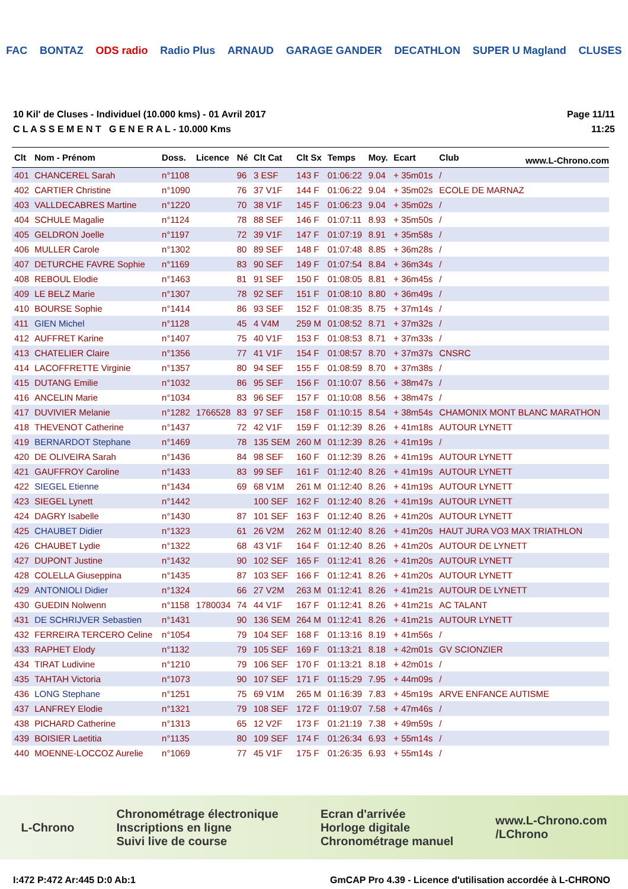FAC BONTAZ ODS radio Radio Plus ARNAUD GARAGE GANDER DECATHLON SUPER U Magland CLUSES
10 Kil' de Cluses - Individuel (10.000 kms) - 01 Avril 2017
C L A S S E M E N T G E N E R A L - 10.000 Kms
Page 11/11
11:25
| Clt | Nom - Prénom | Doss. | Licence | Né | Clt Cat | Clt Sx | Temps | Moy. | Ecart | Club |
| --- | --- | --- | --- | --- | --- | --- | --- | --- | --- | --- |
| 401 | CHANCEREL Sarah | n°1108 | | 96 | 3 ESF | 143 F | 01:06:22 | 9.04 | + 35m01s | / |
| 402 | CARTIER Christine | n°1090 | | 76 | 37 V1F | 144 F | 01:06:22 | 9.04 | + 35m02s | ECOLE DE MARNAZ |
| 403 | VALLDECABRES Martine | n°1220 | | 70 | 38 V1F | 145 F | 01:06:23 | 9.04 | + 35m02s | / |
| 404 | SCHULE Magalie | n°1124 | | 78 | 88 SEF | 146 F | 01:07:11 | 8.93 | + 35m50s | / |
| 405 | GELDRON Joelle | n°1197 | | 72 | 39 V1F | 147 F | 01:07:19 | 8.91 | + 35m58s | / |
| 406 | MULLER Carole | n°1302 | | 80 | 89 SEF | 148 F | 01:07:48 | 8.85 | + 36m28s | / |
| 407 | DETURCHE FAVRE Sophie | n°1169 | | 83 | 90 SEF | 149 F | 01:07:54 | 8.84 | + 36m34s | / |
| 408 | REBOUL Elodie | n°1463 | | 81 | 91 SEF | 150 F | 01:08:05 | 8.81 | + 36m45s | / |
| 409 | LE BELZ Marie | n°1307 | | 78 | 92 SEF | 151 F | 01:08:10 | 8.80 | + 36m49s | / |
| 410 | BOURSE Sophie | n°1414 | | 86 | 93 SEF | 152 F | 01:08:35 | 8.75 | + 37m14s | / |
| 411 | GIEN Michel | n°1128 | | 45 | 4 V4M | 259 M | 01:08:52 | 8.71 | + 37m32s | / |
| 412 | AUFFRET Karine | n°1407 | | 75 | 40 V1F | 153 F | 01:08:53 | 8.71 | + 37m33s | / |
| 413 | CHATELIER Claire | n°1356 | | 77 | 41 V1F | 154 F | 01:08:57 | 8.70 | + 37m37s | CNSRC |
| 414 | LACOFFRETTE Virginie | n°1357 | | 80 | 94 SEF | 155 F | 01:08:59 | 8.70 | + 37m38s | / |
| 415 | DUTANG Emilie | n°1032 | | 86 | 95 SEF | 156 F | 01:10:07 | 8.56 | + 38m47s | / |
| 416 | ANCELIN Marie | n°1034 | | 83 | 96 SEF | 157 F | 01:10:08 | 8.56 | + 38m47s | / |
| 417 | DUVIVIER Melanie | n°1282 | 1766528 | 83 | 97 SEF | 158 F | 01:10:15 | 8.54 | + 38m54s | CHAMONIX MONT BLANC MARATHON |
| 418 | THEVENOT Catherine | n°1437 | | 72 | 42 V1F | 159 F | 01:12:39 | 8.26 | + 41m18s | AUTOUR LYNETT |
| 419 | BERNARDOT Stephane | n°1469 | | 78 | 135 SEM | 260 M | 01:12:39 | 8.26 | + 41m19s | / |
| 420 | DE OLIVEIRA Sarah | n°1436 | | 84 | 98 SEF | 160 F | 01:12:39 | 8.26 | + 41m19s | AUTOUR LYNETT |
| 421 | GAUFFROY Caroline | n°1433 | | 83 | 99 SEF | 161 F | 01:12:40 | 8.26 | + 41m19s | AUTOUR LYNETT |
| 422 | SIEGEL Etienne | n°1434 | | 69 | 68 V1M | 261 M | 01:12:40 | 8.26 | + 41m19s | AUTOUR LYNETT |
| 423 | SIEGEL Lynett | n°1442 | | | 100 SEF | 162 F | 01:12:40 | 8.26 | + 41m19s | AUTOUR LYNETT |
| 424 | DAGRY Isabelle | n°1430 | | 87 | 101 SEF | 163 F | 01:12:40 | 8.26 | + 41m20s | AUTOUR LYNETT |
| 425 | CHAUBET Didier | n°1323 | | 61 | 26 V2M | 262 M | 01:12:40 | 8.26 | + 41m20s | HAUT JURA VO3 MAX TRIATHLON |
| 426 | CHAUBET Lydie | n°1322 | | 68 | 43 V1F | 164 F | 01:12:40 | 8.26 | + 41m20s | AUTOUR DE LYNETT |
| 427 | DUPONT Justine | n°1432 | | 90 | 102 SEF | 165 F | 01:12:41 | 8.26 | + 41m20s | AUTOUR LYNETT |
| 428 | COLELLA Giuseppina | n°1435 | | 87 | 103 SEF | 166 F | 01:12:41 | 8.26 | + 41m20s | AUTOUR LYNETT |
| 429 | ANTONIOLI Didier | n°1324 | | 66 | 27 V2M | 263 M | 01:12:41 | 8.26 | + 41m21s | AUTOUR DE LYNETT |
| 430 | GUEDIN Nolwenn | n°1158 | 1780034 | 74 | 44 V1F | 167 F | 01:12:41 | 8.26 | + 41m21s | AC TALANT |
| 431 | DE SCHRIJVER Sebastien | n°1431 | | 90 | 136 SEM | 264 M | 01:12:41 | 8.26 | + 41m21s | AUTOUR LYNETT |
| 432 | FERREIRA TERCERO Celine | n°1054 | | 79 | 104 SEF | 168 F | 01:13:16 | 8.19 | + 41m56s | / |
| 433 | RAPHET Elody | n°1132 | | 79 | 105 SEF | 169 F | 01:13:21 | 8.18 | + 42m01s | GV SCIONZIER |
| 434 | TIRAT Ludivine | n°1210 | | 79 | 106 SEF | 170 F | 01:13:21 | 8.18 | + 42m01s | / |
| 435 | TAHTAH Victoria | n°1073 | | 90 | 107 SEF | 171 F | 01:15:29 | 7.95 | + 44m09s | / |
| 436 | LONG Stephane | n°1251 | | 75 | 69 V1M | 265 M | 01:16:39 | 7.83 | + 45m19s | ARVE ENFANCE AUTISME |
| 437 | LANFREY Elodie | n°1321 | | 79 | 108 SEF | 172 F | 01:19:07 | 7.58 | + 47m46s | / |
| 438 | PICHARD Catherine | n°1313 | | 65 | 12 V2F | 173 F | 01:21:19 | 7.38 | + 49m59s | / |
| 439 | BOISIER Laetitia | n°1135 | | 80 | 109 SEF | 174 F | 01:26:34 | 6.93 | + 55m14s | / |
| 440 | MOENNE-LOCCOZ Aurelie | n°1069 | | 77 | 45 V1F | 175 F | 01:26:35 | 6.93 | + 55m14s | / |
www.L-Chrono.com
L-Chrono Chronométrage électronique
Inscriptions en ligne
Suivi live de course Ecran d'arrivée
Horloge digitale
Chronométrage manuel www.L-Chrono.com
/LChrono
I:472 P:472 Ar:445 D:0 Ab:1 GmCAP Pro 4.39 - Licence d'utilisation accordée à L-CHRONO